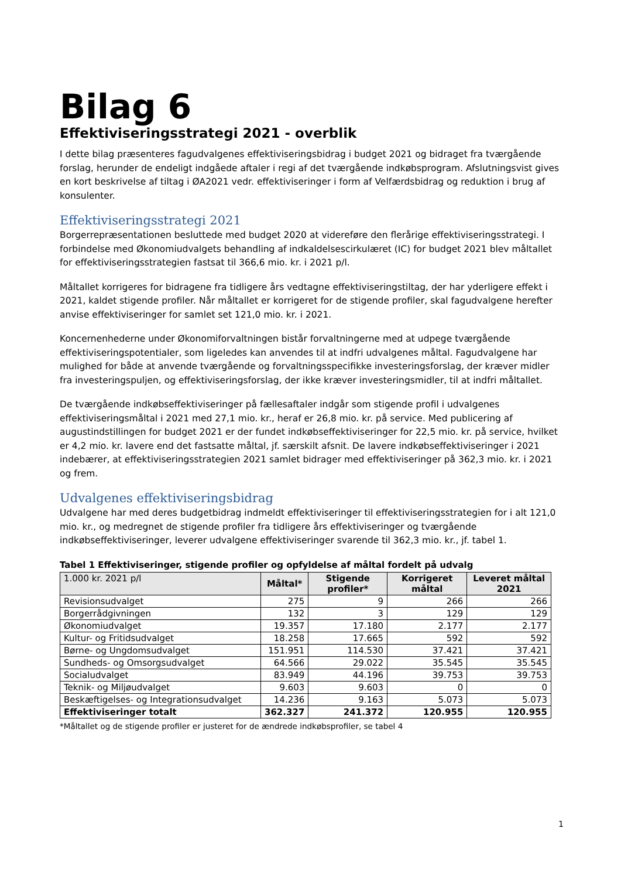Bilag 6
Effektiviseringsstrategi 2021 - overblik
I dette bilag præsenteres fagudvalgenes effektiviseringsbidrag i budget 2021 og bidraget fra tværgående forslag, herunder de endeligt indgåede aftaler i regi af det tværgående indkøbsprogram. Afslutningsvist gives en kort beskrivelse af tiltag i ØA2021 vedr. effektiviseringer i form af Velfærdsbidrag og reduktion i brug af konsulenter.
Effektiviseringsstrategi 2021
Borgerrepræsentationen besluttede med budget 2020 at videreføre den flerårige effektiviseringsstrategi. I forbindelse med Økonomiudvalgets behandling af indkaldelsescirkulæret (IC) for budget 2021 blev måltallet for effektiviseringsstrategien fastsat til 366,6 mio. kr. i 2021 p/l.
Måltallet korrigeres for bidragene fra tidligere års vedtagne effektiviseringstiltag, der har yderligere effekt i 2021, kaldet stigende profiler. Når måltallet er korrigeret for de stigende profiler, skal fagudvalgene herefter anvise effektiviseringer for samlet set 121,0 mio. kr. i 2021.
Koncernenhederne under Økonomiforvaltningen bistår forvaltningerne med at udpege tværgående effektiviseringspotentialer, som ligeledes kan anvendes til at indfri udvalgenes måltal. Fagudvalgene har mulighed for både at anvende tværgående og forvaltningsspecifikke investeringsforslag, der kræver midler fra investeringspuljen, og effektiviseringsforslag, der ikke kræver investeringsmidler, til at indfri måltallet.
De tværgående indkøbseffektiviseringer på fællesaftaler indgår som stigende profil i udvalgenes effektiviseringsmåltal i 2021 med 27,1 mio. kr., heraf er 26,8 mio. kr. på service. Med publicering af augustindstillingen for budget 2021 er der fundet indkøbseffektiviseringer for 22,5 mio. kr. på service, hvilket er 4,2 mio. kr. lavere end det fastsatte måltal, jf. særskilt afsnit. De lavere indkøbseffektiviseringer i 2021 indebærer, at effektiviseringsstrategien 2021 samlet bidrager med effektiviseringer på 362,3 mio. kr. i 2021 og frem.
Udvalgenes effektiviseringsbidrag
Udvalgene har med deres budgetbidrag indmeldt effektiviseringer til effektiviseringsstrategien for i alt 121,0 mio. kr., og medregnet de stigende profiler fra tidligere års effektiviseringer og tværgående indkøbseffektiviseringer, leverer udvalgene effektiviseringer svarende til 362,3 mio. kr., jf. tabel 1.
Tabel 1 Effektiviseringer, stigende profiler og opfyldelse af måltal fordelt på udvalg
| 1.000 kr. 2021 p/l | Måltal* | Stigende profiler* | Korrigeret måltal | Leveret måltal 2021 |
| --- | --- | --- | --- | --- |
| Revisionsudvalget | 275 | 9 | 266 | 266 |
| Borgerrådgivningen | 132 | 3 | 129 | 129 |
| Økonomiudvalget | 19.357 | 17.180 | 2.177 | 2.177 |
| Kultur- og Fritidsudvalget | 18.258 | 17.665 | 592 | 592 |
| Børne- og Ungdomsudvalget | 151.951 | 114.530 | 37.421 | 37.421 |
| Sundheds- og Omsorgsudvalget | 64.566 | 29.022 | 35.545 | 35.545 |
| Socialudvalget | 83.949 | 44.196 | 39.753 | 39.753 |
| Teknik- og Miljøudvalget | 9.603 | 9.603 | 0 | 0 |
| Beskæftigelses- og Integrationsudvalget | 14.236 | 9.163 | 5.073 | 5.073 |
| Effektiviseringer totalt | 362.327 | 241.372 | 120.955 | 120.955 |
*Måltallet og de stigende profiler er justeret for de ændrede indkøbsprofiler, se tabel 4
1